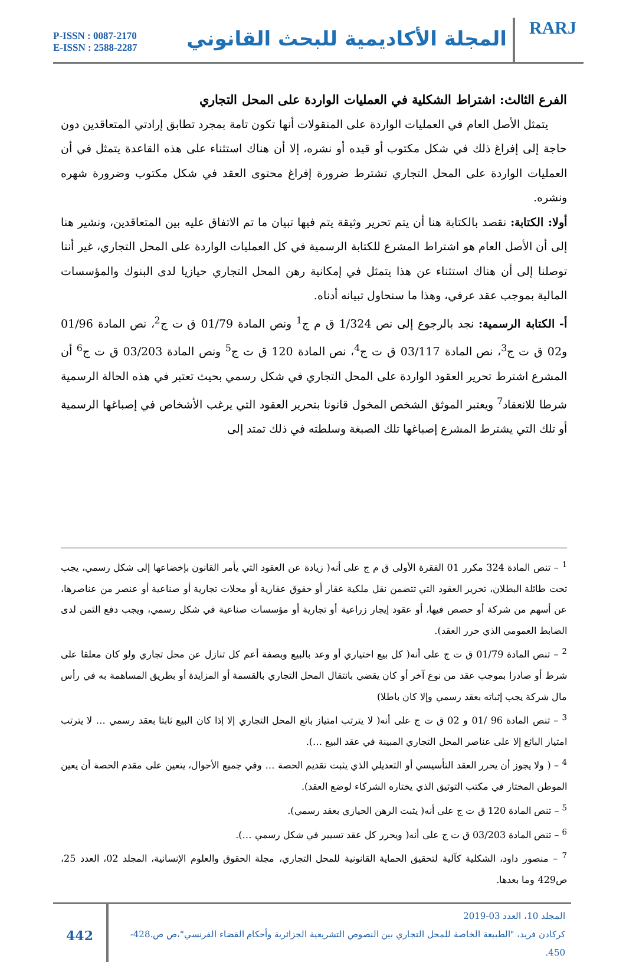P-ISSN : 0087-2170
E-ISSN : 2588-2287
المجلة الأكاديمية للبحث القانوني
RARJ
الفرع الثالث: اشتراط الشكلية في العمليات الواردة على المحل التجاري
يتمثل الأصل العام في العمليات الواردة على المنقولات أنها تكون تامة بمجرد تطابق إرادتي المتعاقدين دون حاجة إلى إفراغ ذلك في شكل مكتوب أو قيده أو نشره، إلا أن هناك استثناء على هذه القاعدة يتمثل في أن العمليات الواردة على المحل التجاري تشترط ضرورة إفراغ محتوى العقد في شكل مكتوب وضرورة شهره ونشره.
أولا: الكتابة: نقصد بالكتابة هنا أن يتم تحرير وثيقة يتم فيها تبيان ما تم الاتفاق عليه بين المتعاقدين، ونشير هنا إلى أن الأصل العام هو اشتراط المشرع للكتابة الرسمية في كل العمليات الواردة على المحل التجاري، غير أننا توصلنا إلى أن هناك استثناء عن هذا يتمثل في إمكانية رهن المحل التجاري حيازيا لدى البنوك والمؤسسات المالية بموجب عقد عرفي، وهذا ما سنحاول تبيانه أدناه.
أ- الكتابة الرسمية: نجد بالرجوع إلى نص 1/324 ق م ج<sup>1</sup> ونص المادة 01/79 ق ت ج<sup>2</sup>، نص المادة 01/96 و02 ق ت ج<sup>3</sup>، نص المادة 03/117 ق ت ج<sup>4</sup>، نص المادة 120 ق ت ج<sup>5</sup> ونص المادة 03/203 ق ت ج<sup>6</sup> أن المشرع اشترط تحرير العقود الواردة على المحل التجاري في شكل رسمي بحيث تعتبر في هذه الحالة الرسمية شرطا للانعقاد<sup>7</sup> ويعتبر الموثق الشخص المخول قانونا بتحرير العقود التي يرغب الأشخاص في إصباغها الرسمية أو تلك التي يشترط المشرع إصباغها تلك الصبغة وسلطته في ذلك تمتد إلى
<sup>1</sup> – تنص المادة 324 مكرر 01 الفقرة الأولى ق م ج على أنه( زيادة عن العقود التي يأمر القانون بإخضاعها إلى شكل رسمي، يجب تحت طائلة البطلان، تحرير العقود التي تتضمن نقل ملكية عقار أو حقوق عقارية أو محلات تجارية أو صناعية أو عنصر من عناصرها، عن أسهم من شركة أو حصص فيها، أو عقود إيجار زراعية أو تجارية أو مؤسسات صناعية في شكل رسمي، ويجب دفع الثمن لدى الضابط العمومي الذي حرر العقد).
<sup>2</sup> – تنص المادة 01/79 ق ت ج على أنه( كل بيع اختياري أو وعد بالبيع وبصفة أعم كل تنازل عن محل تجاري ولو كان معلقا على شرط أو صادرا بموجب عقد من نوع آخر أو كان يقضي بانتقال المحل التجاري بالقسمة أو المزايدة أو بطريق المساهمة به في رأس مال شركة يجب إثباته بعقد رسمي وإلا كان باطلا)
<sup>3</sup> – تنص المادة 96 /01 و 02 ق ت ج على أنه( لا يترتب امتياز بائع المحل التجاري إلا إذا كان البيع ثابتا بعقد رسمي … لا يترتب امتياز البائع إلا على عناصر المحل التجاري المبينة في عقد البيع …).
<sup>4</sup> – ( ولا يجوز أن يحرر العقد التأسيسي أو التعديلي الذي يثبت تقديم الحصة … وفي جميع الأحوال، يتعين على مقدم الحصة أن يعين الموطن المختار في مكتب التوثيق الذي يختاره الشركاء لوضع العقد).
<sup>5</sup> – تنص المادة 120 ق ت ج على أنه( يثبت الرهن الحيازي بعقد رسمي).
<sup>6</sup> – تنص المادة 03/203 ق ت ج على أنه( ويحرر كل عقد تسيير في شكل رسمي …).
<sup>7</sup> – منصور داود، الشكلية كآلية لتحقيق الحماية القانونية للمحل التجاري، مجلة الحقوق والعلوم الإنسانية، المجلد 02، العدد 25، ص429 وما بعدها.
442
المجلد 10، العدد 03-2019
كركادن فريد، "الطبيعة الخاصة للمحل التجاري بين النصوص التشريعية الجزائرية وأحكام القضاء الفرنسي"،ص ص.428-450.